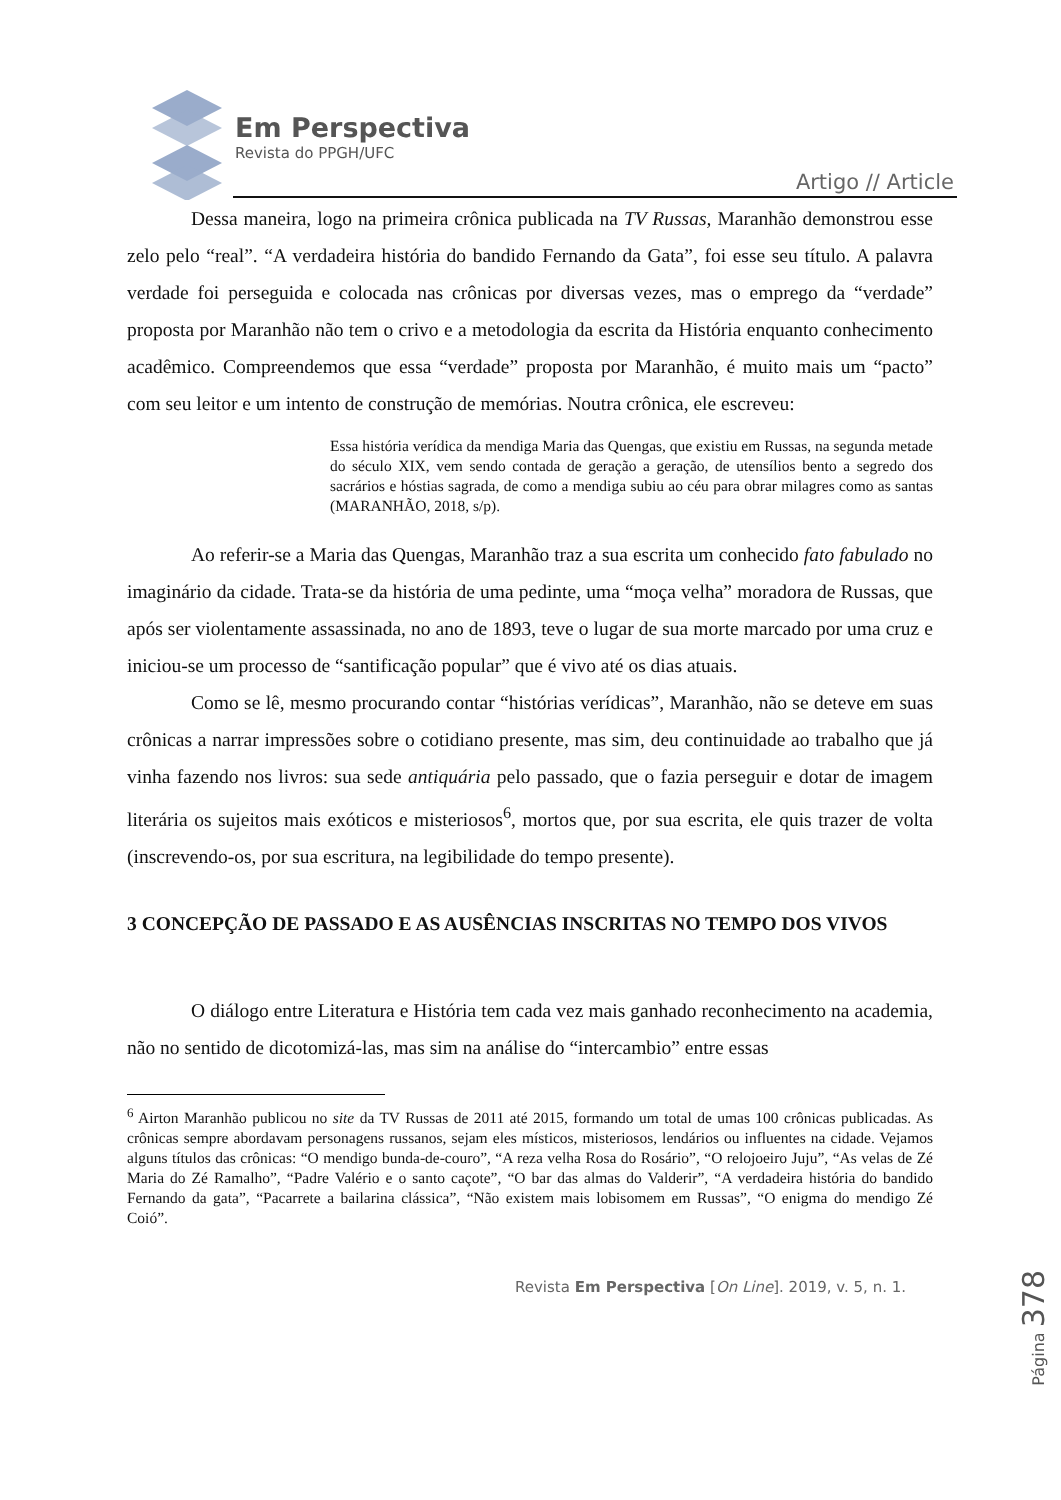Em Perspectiva
Revista do PPGH/UFC
Artigo // Article
Dessa maneira, logo na primeira crônica publicada na TV Russas, Maranhão demonstrou esse zelo pelo “real”. “A verdadeira história do bandido Fernando da Gata”, foi esse seu título. A palavra verdade foi perseguida e colocada nas crônicas por diversas vezes, mas o emprego da “verdade” proposta por Maranhão não tem o crivo e a metodologia da escrita da História enquanto conhecimento acadêmico. Compreendemos que essa “verdade” proposta por Maranhão, é muito mais um “pacto” com seu leitor e um intento de construção de memórias. Noutra crônica, ele escreveu:
Essa história verídica da mendiga Maria das Quengas, que existiu em Russas, na segunda metade do século XIX, vem sendo contada de geração a geração, de utensílios bento a segredo dos sacrários e hóstias sagrada, de como a mendiga subiu ao céu para obrar milagres como as santas (MARANHÃO, 2018, s/p).
Ao referir-se a Maria das Quengas, Maranhão traz a sua escrita um conhecido fato fabulado no imaginário da cidade. Trata-se da história de uma pedinte, uma “moça velha” moradora de Russas, que após ser violentamente assassinada, no ano de 1893, teve o lugar de sua morte marcado por uma cruz e iniciou-se um processo de “santificação popular” que é vivo até os dias atuais.
Como se lê, mesmo procurando contar “histórias verídicas”, Maranhão, não se deteve em suas crônicas a narrar impressões sobre o cotidiano presente, mas sim, deu continuidade ao trabalho que já vinha fazendo nos livros: sua sede antiquária pelo passado, que o fazia perseguir e dotar de imagem literária os sujeitos mais exóticos e misteriosos<sup>6</sup>, mortos que, por sua escrita, ele quis trazer de volta (inscrevendo-os, por sua escritura, na legibilidade do tempo presente).
3 CONCEPÇÃO DE PASSADO E AS AUSÊNCIAS INSCRITAS NO TEMPO DOS VIVOS
O diálogo entre Literatura e História tem cada vez mais ganhado reconhecimento na academia, não no sentido de dicotomizá-las, mas sim na análise do “intercambio” entre essas
<sup>6</sup> Airton Maranhão publicou no site da TV Russas de 2011 até 2015, formando um total de umas 100 crônicas publicadas. As crônicas sempre abordavam personagens russanos, sejam eles místicos, misteriosos, lendários ou influentes na cidade. Vejamos alguns títulos das crônicas: “O mendigo bunda-de-couro”, “A reza velha Rosa do Rosário”, “O relojoeiro Juju”, “As velas de Zé Maria do Zé Ramalho”, “Padre Valério e o santo caçote”, “O bar das almas do Valderir”, “A verdadeira história do bandido Fernando da gata”, “Pacarrete a bailarina clássica”, “Não existem mais lobisomem em Russas”, “O enigma do mendigo Zé Coió”.
Revista Em Perspectiva [On Line]. 2019, v. 5, n. 1.
Página 378